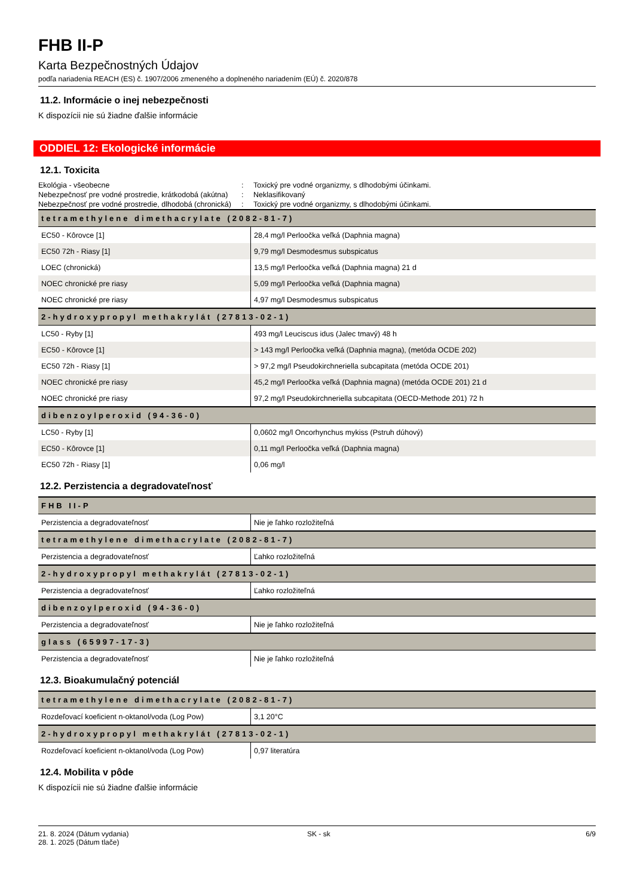FHB II-P
Karta Bezpečnostných Údajov
podľa nariadenia REACH (ES) č. 1907/2006 zmeneného a doplneného nariadením (EÚ) č. 2020/878
11.2. Informácie o inej nebezpečnosti
K dispozícii nie sú žiadne ďalšie informácie
ODDIEL 12: Ekologické informácie
12.1. Toxicita
| Ekológia - všeobecne | : | Toxický pre vodné organizmy, s dlhodobými účinkami. |
| Nebezpečnosť pre vodné prostredie, krátkodobá (akútna) | : | Neklasifikovaný |
| Nebezpečnosť pre vodné prostredie, dlhodobá (chronická) | : | Toxický pre vodné organizmy, s dlhodobými účinkami. |
| tetramethylene dimethacrylate (2082-81-7) | |
| --- | --- |
| EC50 - Kôrovce [1] | 28,4 mg/l Perloočka veľká (Daphnia magna) |
| EC50 72h - Riasy [1] | 9,79 mg/l Desmodesmus subspicatus |
| LOEC (chronická) | 13,5 mg/l Perloočka veľká (Daphnia magna) 21 d |
| NOEC chronické pre riasy | 5,09 mg/l Perloočka veľká (Daphnia magna) |
| NOEC chronické pre riasy | 4,97 mg/l Desmodesmus subspicatus |
| 2-hydroxypropyl methakrylát (27813-02-1) | |
| LC50 - Ryby [1] | 493 mg/l Leuciscus idus (Jalec tmavý) 48 h |
| EC50 - Kôrovce [1] | > 143 mg/l Perloočka veľká (Daphnia magna), (metóda OCDE 202) |
| EC50 72h - Riasy [1] | > 97,2 mg/l Pseudokirchneriella subcapitata (metóda OCDE 201) |
| NOEC chronické pre riasy | 45,2 mg/l Perloočka veľká (Daphnia magna) (metóda OCDE 201) 21 d |
| NOEC chronické pre riasy | 97,2 mg/l Pseudokirchneriella subcapitata (OECD-Methode 201) 72 h |
| dibenzoylperoxid (94-36-0) | |
| LC50 - Ryby [1] | 0,0602 mg/l Oncorhynchus mykiss (Pstruh dúhový) |
| EC50 - Kôrovce [1] | 0,11 mg/l Perloočka veľká (Daphnia magna) |
| EC50 72h - Riasy [1] | 0,06 mg/l |
12.2. Perzistencia a degradovateľnosť
| FHB II-P | |
| --- | --- |
| Perzistencia a degradovateľnosť | Nie je ľahko rozložiteľná |
| tetramethylene dimethacrylate (2082-81-7) | |
| Perzistencia a degradovateľnosť | Ľahko rozložiteľná |
| 2-hydroxypropyl methakrylát (27813-02-1) | |
| Perzistencia a degradovateľnosť | Ľahko rozložiteľná |
| dibenzoylperoxid (94-36-0) | |
| Perzistencia a degradovateľnosť | Nie je ľahko rozložiteľná |
| glass (65997-17-3) | |
| Perzistencia a degradovateľnosť | Nie je ľahko rozložiteľná |
12.3. Bioakumulačný potenciál
| tetramethylene dimethacrylate (2082-81-7) | |
| --- | --- |
| Rozdeľovací koeficient n-oktanol/voda (Log Pow) | 3,1 20°C |
| 2-hydroxypropyl methakrylát (27813-02-1) | |
| Rozdeľovací koeficient n-oktanol/voda (Log Pow) | 0,97 literatúra |
12.4. Mobilita v pôde
K dispozícii nie sú žiadne ďalšie informácie
21. 8. 2024 (Dátum vydania)
28. 1. 2025 (Dátum tlače)
SK - sk 6/9